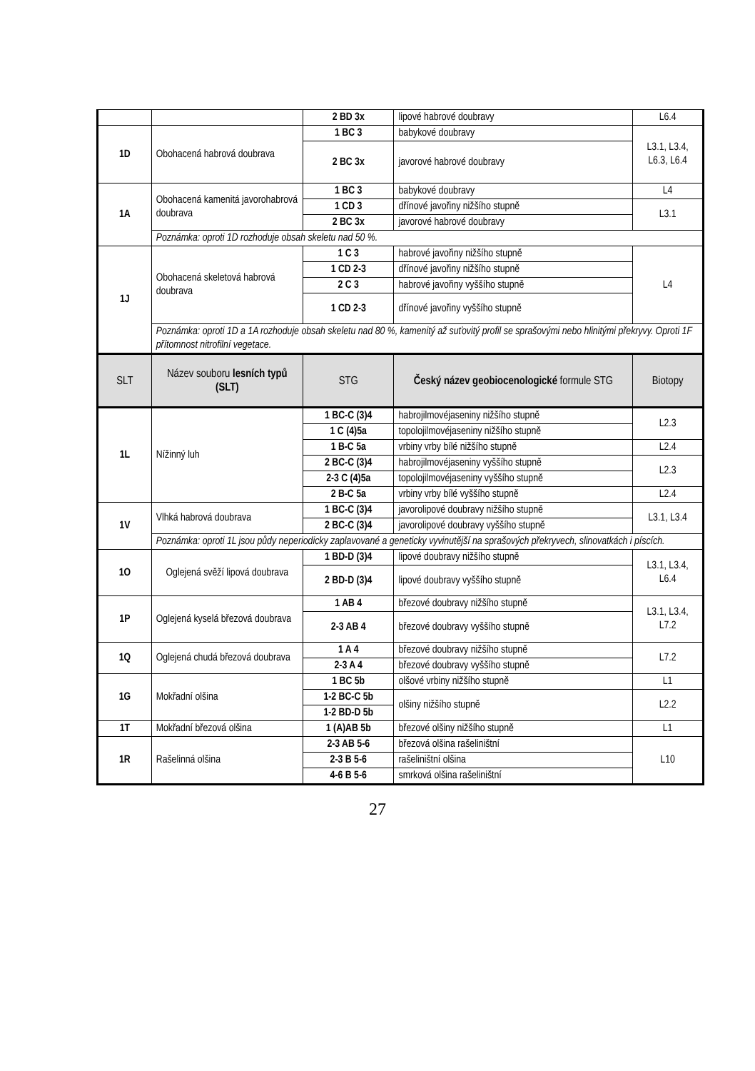| | | 2 BD 3x | lipové habrové doubravy | L6.4 |
| 1D | Obohacená habrová doubrava | 1 BC 3 | babykové doubravy | L3.1, L3.4, L6.3, L6.4 |
| | | 2 BC 3x | javorové habrové doubravy | |
| 1A | Obohacená kamenitá javorohabrová doubrava | 1 BC 3 | babykové doubravy | L4 |
| | | 1 CD 3 | dřínové javořiny nižšího stupně | L3.1 |
| | | 2 BC 3x | javorové habrové doubravy | |
| | Poznámka: oproti 1D rozhoduje obsah skeletu nad 50 %. | | | |
| 1J | Obohacená skeletová habrová doubrava | 1 C 3 | habrové javořiny nižšího stupně | L4 |
| | | 1 CD 2-3 | dřínové javořiny nižšího stupně | |
| | | 2 C 3 | habrové javořiny vyššího stupně | |
| | | 1 CD 2-3 | dřínové javořiny vyššího stupně | |
| | Poznámka: oproti 1D a 1A rozhoduje obsah skeletu nad 80 %, kamenitý až suťovitý profil se sprašovými nebo hlinitými překryvy. Oproti 1F přítomnost nitrofilní vegetace. | | | |
| SLT | Název souboru lesních typů (SLT) | STG | Český název geobiocenologické formule STG | Biotopy |
| 1L | Nížinný luh | 1 BC-C (3)4 | habrojilmovéjaseniny nižšího stupně | L2.3 |
| | | 1 C (4)5a | topolojilmovéjaseniny nižšího stupně | |
| | | 1 B-C 5a | vrbiny vrby bílé nižšího stupně | L2.4 |
| | | 2 BC-C (3)4 | habrojilmovéjaseniny vyššího stupně | L2.3 |
| | | 2-3 C (4)5a | topolojilmovéjaseniny vyššího stupně | |
| | | 2 B-C 5a | vrbiny vrby bílé vyššího stupně | L2.4 |
| 1V | Vlhká habrová doubrava | 1 BC-C (3)4 | javorolipové doubravy nižšího stupně | L3.1, L3.4 |
| | | 2 BC-C (3)4 | javorolipové doubravy vyššího stupně | |
| | Poznámka: oproti 1L jsou půdy neperiodicky zaplavované a geneticky vyvinutější na sprašových překryvech, slinovatkách i píscích. | | | |
| 1O | Oglejená svěží lipová doubrava | 1 BD-D (3)4 | lipové doubravy nižšího stupně | L3.1, L3.4, L6.4 |
| | | 2 BD-D (3)4 | lipové doubravy vyššího stupně | |
| 1P | Oglejená kyselá březová doubrava | 1 AB 4 | březové doubravy nižšího stupně | L3.1, L3.4, L7.2 |
| | | 2-3 AB 4 | březové doubravy vyššího stupně | |
| 1Q | Oglejená chudá březová doubrava | 1 A 4 | březové doubravy nižšího stupně | L7.2 |
| | | 2-3 A 4 | březové doubravy vyššího stupně | |
| 1G | Mokřadní olšina | 1 BC 5b | olšové vrbiny nižšího stupně | L1 |
| | | 1-2 BC-C 5b | olšiny nižšího stupně | L2.2 |
| | | 1-2 BD-D 5b | | |
| 1T | Mokřadní březová olšina | 1 (A)AB 5b | březové olšiny nižšího stupně | L1 |
| 1R | Rašelinná olšina | 2-3 AB 5-6 | březová olšina rašeliništní | L10 |
| | | 2-3 B 5-6 | rašeliništní olšina | |
| | | 4-6 B 5-6 | smrková olšina rašeliništní | |
27